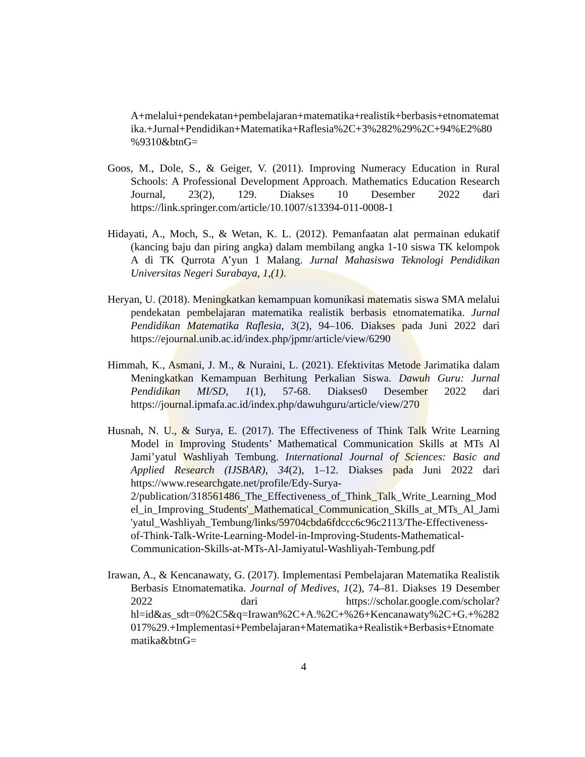A+melalui+pendekatan+pembelajaran+matematika+realistik+berbasis+etnomatematika.+Jurnal+Pendidikan+Matematika+Raflesia%2C+3%282%29%2C+94%E2%80%9310&btnG=
Goos, M., Dole, S., & Geiger, V. (2011). Improving Numeracy Education in Rural Schools: A Professional Development Approach. Mathematics Education Research Journal, 23(2), 129. Diakses 10 Desember 2022 dari https://link.springer.com/article/10.1007/s13394-011-0008-1
Hidayati, A., Moch, S., & Wetan, K. L. (2012). Pemanfaatan alat permainan edukatif (kancing baju dan piring angka) dalam membilang angka 1-10 siswa TK kelompok A di TK Qurrota A’yun 1 Malang. Jurnal Mahasiswa Teknologi Pendidikan Universitas Negeri Surabaya, 1,(1).
Heryan, U. (2018). Meningkatkan kemampuan komunikasi matematis siswa SMA melalui pendekatan pembelajaran matematika realistik berbasis etnomatematika. Jurnal Pendidikan Matematika Raflesia, 3(2), 94–106. Diakses pada Juni 2022 dari https://ejournal.unib.ac.id/index.php/jpmr/article/view/6290
Himmah, K., Asmani, J. M., & Nuraini, L. (2021). Efektivitas Metode Jarimatika dalam Meningkatkan Kemampuan Berhitung Perkalian Siswa. Dawuh Guru: Jurnal Pendidikan MI/SD, 1(1), 57-68. Diakses0 Desember 2022 dari https://journal.ipmafa.ac.id/index.php/dawuhguru/article/view/270
Husnah, N. U., & Surya, E. (2017). The Effectiveness of Think Talk Write Learning Model in Improving Students’ Mathematical Communication Skills at MTs Al Jami’yatul Washliyah Tembung. International Journal of Sciences: Basic and Applied Research (IJSBAR), 34(2), 1–12. Diakses pada Juni 2022 dari https://www.researchgate.net/profile/Edy-Surya-2/publication/318561486_The_Effectiveness_of_Think_Talk_Write_Learning_Model_in_Improving_Students'_Mathematical_Communication_Skills_at_MTs_Al_Jami'yatul_Washliyah_Tembung/links/59704cbda6fdccc6c96c2113/The-Effectiveness-of-Think-Talk-Write-Learning-Model-in-Improving-Students-Mathematical-Communication-Skills-at-MTs-Al-Jamiyatul-Washliyah-Tembung.pdf
Irawan, A., & Kencanawaty, G. (2017). Implementasi Pembelajaran Matematika Realistik Berbasis Etnomatematika. Journal of Medives, 1(2), 74–81. Diakses 19 Desember 2022 dari https://scholar.google.com/scholar?hl=id&as_sdt=0%2C5&q=Irawan%2C+A.%2C+%26+Kencanawaty%2C+G.+%282017%29.+Implementasi+Pembelajaran+Matematika+Realistik+Berbasis+Etnomatematika&btnG=
4